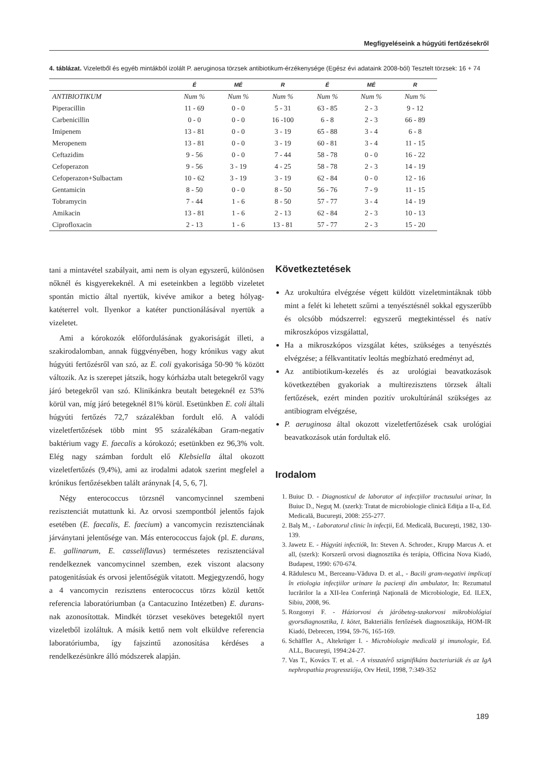Megfigyeléseink a húgyúti fertőzésekről
4. táblázat. Vizeletből és egyéb mintákból izolált P. aeruginosa törzsek antibiotikum-érzékenysége (Egész évi adataink 2008-ból) Tesztelt törzsek: 16 + 74
| | É | MÉ | R | É | MÉ | R |
| --- | --- | --- | --- | --- | --- | --- |
| ANTIBIOTIKUM | Num % | Num % | Num % | Num % | Num % | Num % |
| Piperacillin | 11 - 69 | 0 - 0 | 5 - 31 | 63 - 85 | 2 - 3 | 9 - 12 |
| Carbenicillin | 0 - 0 | 0 - 0 | 16 -100 | 6 - 8 | 2 - 3 | 66 - 89 |
| Imipenem | 13 - 81 | 0 - 0 | 3 - 19 | 65 - 88 | 3 - 4 | 6 - 8 |
| Meropenem | 13 - 81 | 0 - 0 | 3 - 19 | 60 - 81 | 3 - 4 | 11 - 15 |
| Ceftazidim | 9 - 56 | 0 - 0 | 7 - 44 | 58 - 78 | 0 - 0 | 16 - 22 |
| Cefoperazon | 9 - 56 | 3 - 19 | 4 - 25 | 58 - 78 | 2 - 3 | 14 - 19 |
| Cefoperazon+Sulbactam | 10 - 62 | 3 - 19 | 3 - 19 | 62 - 84 | 0 - 0 | 12 - 16 |
| Gentamicin | 8 - 50 | 0 - 0 | 8 - 50 | 56 - 76 | 7 - 9 | 11 - 15 |
| Tobramycin | 7 - 44 | 1 - 6 | 8 - 50 | 57 - 77 | 3 - 4 | 14 - 19 |
| Amikacin | 13 - 81 | 1 - 6 | 2 - 13 | 62 - 84 | 2 - 3 | 10 - 13 |
| Ciprofloxacin | 2 - 13 | 1 - 6 | 13 - 81 | 57 - 77 | 2 - 3 | 15 - 20 |
tani a mintavétel szabályait, ami nem is olyan egyszerű, különösen nőknél és kisgyerekeknél. A mi eseteinkben a legtöbb vizeletet spontán mictio által nyertük, kivéve amikor a beteg hólyag-katéterrel volt. Ilyenkor a katéter punctionálásával nyertük a vizeletet.
Ami a kórokozók előfordulásának gyakoriságát illeti, a szakirodalomban, annak függvényében, hogy krónikus vagy akut húgyúti fertőzésről van szó, az E. coli gyakorisága 50-90 % között változik. Az is szerepet játszik, hogy kórházba utalt betegekről vagy járó betegekről van szó. Klinikánkra beutalt betegeknél ez 53% körül van, míg járó betegeknél 81% körül. Esetünkben E. coli általi húgyúti fertőzés 72,7 százalékban fordult elő. A valódi vizeletfertőzések több mint 95 százalékában Gram-negatív baktérium vagy E. faecalis a kórokozó; esetünkben ez 96,3% volt. Elég nagy számban fordult elő Klebsiella által okozott vizeletfertőzés (9,4%), ami az irodalmi adatok szerint megfelel a krónikus fertőzésekben talált aránynak [4, 5, 6, 7].
Négy enterococcus törzsnél vancomycinnel szembeni rezisztenciát mutattunk ki. Az orvosi szempontból jelentős fajok esetében (E. faecalis, E. faecium) a vancomycin rezisztenciának járványtani jelentősége van. Más enterococcus fajok (pl. E. durans, E. gallinarum, E. casseliflavus) természetes rezisztenciával rendelkeznek vancomycinnel szemben, ezek viszont alacsony patogenitásúak és orvosi jelentőségük vitatott. Megjegyzendő, hogy a 4 vancomycin rezisztens enterococcus törzs közül kettőt referencia laboratóriumban (a Cantacuzino Intézetben) E. durans-nak azonosítottak. Mindkét törzset veseköves betegektől nyert vizeletből izoláltuk. A másik kettő nem volt elküldve referencia laboratóriumba, így fajszintű azonosítása kérdéses a rendelkezésünkre álló módszerek alapján.
Következtetések
Az urokultúra elvégzése végett küldött vizeletmintáknak több mint a felét ki lehetett szűrni a tenyésztésnél sokkal egyszerűbb és olcsóbb módszerrel: egyszerű megtekintéssel és natív mikroszkópos vizsgálattal,
Ha a mikroszkópos vizsgálat kétes, szükséges a tenyésztés elvégzése; a félkvantitatív leoltás megbízható eredményt ad,
Az antibiotikum-kezelés és az urológiai beavatkozások következtében gyakoriak a multirezisztens törzsek általi fertőzések, ezért minden pozitív urokultúránál szükséges az antibiogram elvégzése,
P. aeruginosa által okozott vizeletfertőzések csak urológiai beavatkozások után fordultak elő.
Irodalom
1. Buiuc D. - Diagnosticul de laborator al infecţiilor tractusului urinar, In Buiuc D., Neguţ M. (szerk): Tratat de microbiologie clinică Ediţia a II-a, Ed. Medicală, Bucureşti, 2008: 255-277.
2. Balş M., - Laboratorul clinic în infecţii, Ed. Medicală, Bucureşti, 1982, 130-139.
3. Jawetz E. - Húgyúti infectiók, In: Steven A. Schroder., Krupp Marcus A. et all, (szerk): Korszerű orvosi diagnosztika és terápia, Officina Nova Kiadó, Budapest, 1990: 670-674.
4. Rădulescu M., Berceanu-Văduva D. et al., - Bacili gram-negativi implicaţi în etiologia infecţiilor urinare la pacienţi din ambulator, In: Rezumatul lucrărilor la a XII-lea Conferinţă Naţională de Microbiologie, Ed. ILEX, Sibiu, 2008, 96.
5. Rozgonyi F. - Háziorvosi és járóbeteg-szakorvosi mikrobiológiai gyorsdiagnosztika, I. kötet, Bakteriális fertőzések diagnosztikája, HOM-IR Kiadó, Debrecen, 1994, 59-76, 165-169.
6. Schäffler A., Altekrüger I. - Microbiologie medicală şi imunologie, Ed. ALL, Bucureşti, 1994:24-27.
7. Vas T., Kovács T. et al. - A visszatérő szignifikáns bacteriuriák és az IgA nephropathia progressziója, Orv Hetil, 1998, 7:349-352
189